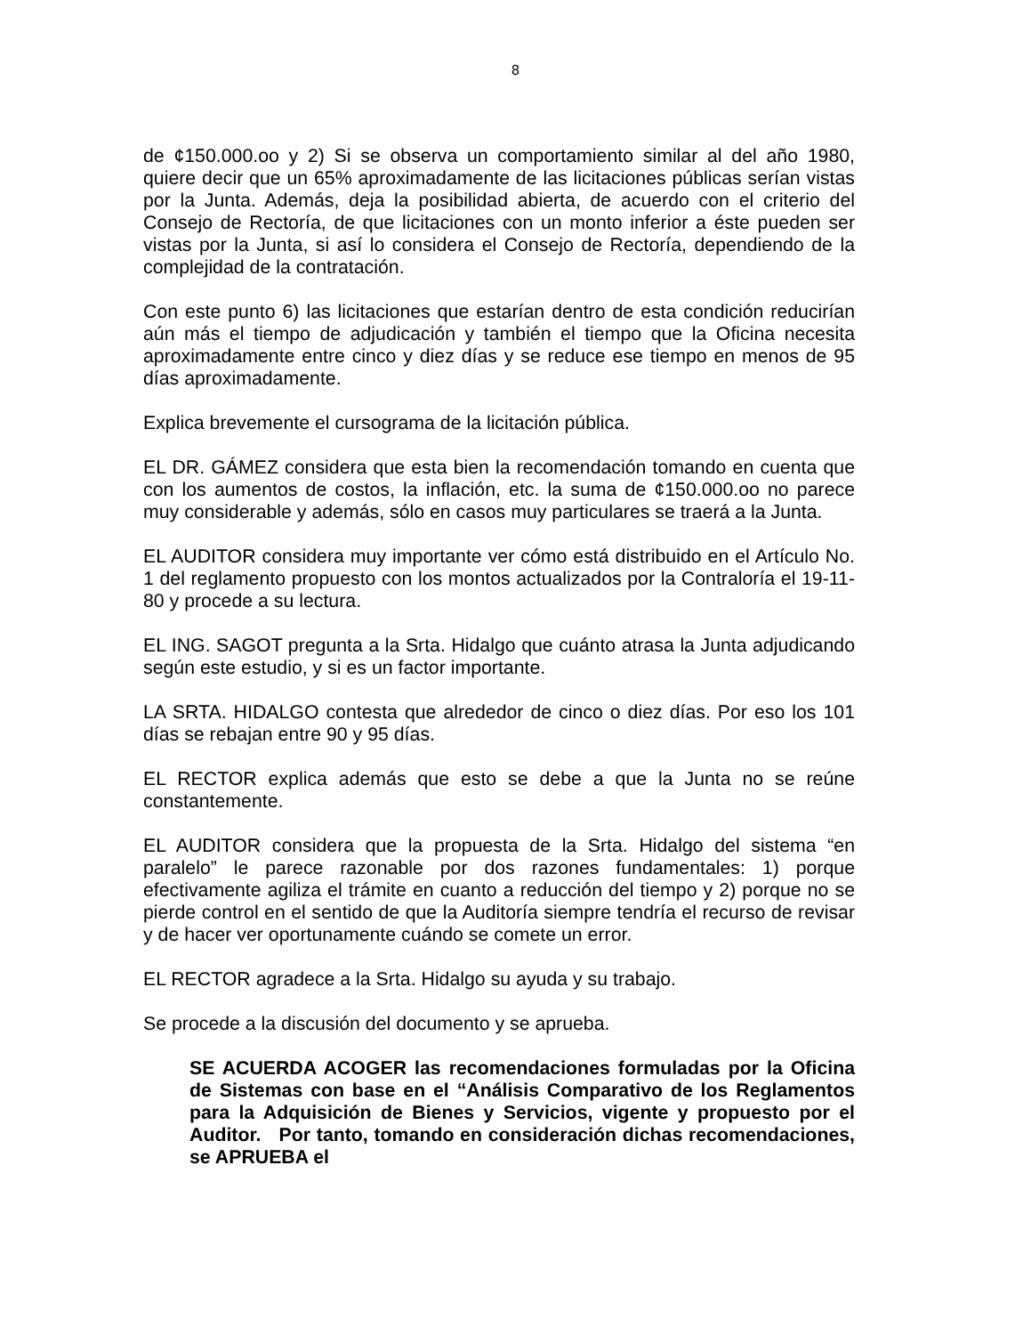8
de ¢150.000.oo y 2) Si se observa un comportamiento similar al del año 1980, quiere decir que un 65% aproximadamente de las licitaciones públicas serían vistas por la Junta. Además, deja la posibilidad abierta, de acuerdo con el criterio del Consejo de Rectoría, de que licitaciones con un monto inferior a éste pueden ser vistas por la Junta, si así lo considera el Consejo de Rectoría, dependiendo de la complejidad de la contratación.
Con este punto 6) las licitaciones que estarían dentro de esta condición reducirían aún más el tiempo de adjudicación y también el tiempo que la Oficina necesita aproximadamente entre cinco y diez días y se reduce ese tiempo en menos de 95 días aproximadamente.
Explica brevemente el cursograma de la licitación pública.
EL DR. GÁMEZ considera que esta bien la recomendación tomando en cuenta que con los aumentos de costos, la inflación, etc. la suma de ¢150.000.oo no parece muy considerable y además, sólo en casos muy particulares se traerá a la Junta.
EL AUDITOR considera muy importante ver cómo está distribuido en el Artículo No. 1 del reglamento propuesto con los montos actualizados por la Contraloría el 19-11-80 y procede a su lectura.
EL ING. SAGOT pregunta a la Srta. Hidalgo que cuánto atrasa la Junta adjudicando según este estudio, y si es un factor importante.
LA SRTA. HIDALGO contesta que alrededor de cinco o diez días. Por eso los 101 días se rebajan entre 90 y 95 días.
EL RECTOR explica además que esto se debe a que la Junta no se reúne constantemente.
EL AUDITOR considera que la propuesta de la Srta. Hidalgo del sistema “en paralelo” le parece razonable por dos razones fundamentales: 1) porque efectivamente agiliza el trámite en cuanto a reducción del tiempo y 2) porque no se pierde control en el sentido de que la Auditoría siempre tendría el recurso de revisar y de hacer ver oportunamente cuándo se comete un error.
EL RECTOR agradece a la Srta. Hidalgo su ayuda y su trabajo.
Se procede a la discusión del documento y se aprueba.
SE ACUERDA ACOGER las recomendaciones formuladas por la Oficina de Sistemas con base en el “Análisis Comparativo de los Reglamentos para la Adquisición de Bienes y Servicios, vigente y propuesto por el Auditor. Por tanto, tomando en consideración dichas recomendaciones, se APRUEBA el